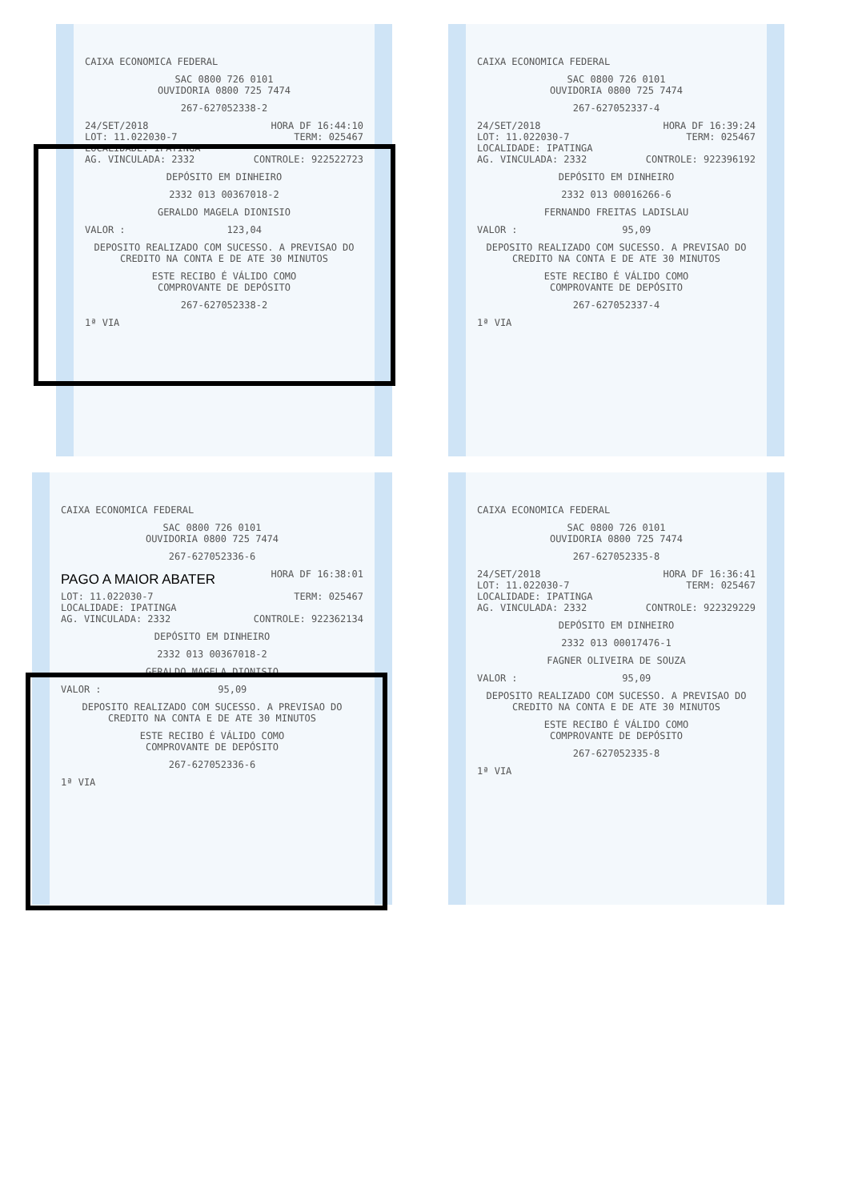CAIXA ECONOMICA FEDERAL
SAC 0800 726 0101
OUVIDORIA 0800 725 7474
267-627052338-2
24/SET/2018 HORA DF 16:44:10
LOT: 11.022030-7 TERM: 025467
LOCALIDADE: IPATINGA
AG. VINCULADA: 2332 CONTROLE: 922522723
DEPÓSITO EM DINHEIRO
2332 013 00367018-2
GERALDO MAGELA DIONISIO
VALOR : 123,04
DEPOSITO REALIZADO COM SUCESSO. A PREVISAO DO CREDITO NA CONTA E DE ATE 30 MINUTOS
ESTE RECIBO É VÁLIDO COMO
COMPROVANTE DE DEPÓSITO
267-627052338-2
1ª VIA
CAIXA ECONOMICA FEDERAL
SAC 0800 726 0101
OUVIDORIA 0800 725 7474
267-627052337-4
24/SET/2018 HORA DF 16:39:24
LOT: 11.022030-7 TERM: 025467
LOCALIDADE: IPATINGA
AG. VINCULADA: 2332 CONTROLE: 922396192
DEPÓSITO EM DINHEIRO
2332 013 00016266-6
FERNANDO FREITAS LADISLAU
VALOR : 95,09
DEPOSITO REALIZADO COM SUCESSO. A PREVISAO DO CREDITO NA CONTA E DE ATE 30 MINUTOS
ESTE RECIBO É VÁLIDO COMO
COMPROVANTE DE DEPÓSITO
267-627052337-4
1ª VIA
CAIXA ECONOMICA FEDERAL
SAC 0800 726 0101
OUVIDORIA 0800 725 7474
267-627052336-6
PAGO A MAIOR ABATER HORA DF 16:38:01
LOT: 11.022030-7 TERM: 025467
LOCALIDADE: IPATINGA
AG. VINCULADA: 2332 CONTROLE: 922362134
DEPÓSITO EM DINHEIRO
2332 013 00367018-2
GERALDO MAGELA DIONISIO
VALOR : 95,09
DEPOSITO REALIZADO COM SUCESSO. A PREVISAO DO CREDITO NA CONTA E DE ATE 30 MINUTOS
ESTE RECIBO É VÁLIDO COMO
COMPROVANTE DE DEPÓSITO
267-627052336-6
1ª VIA
CAIXA ECONOMICA FEDERAL
SAC 0800 726 0101
OUVIDORIA 0800 725 7474
267-627052335-8
24/SET/2018 HORA DF 16:36:41
LOT: 11.022030-7 TERM: 025467
LOCALIDADE: IPATINGA
AG. VINCULADA: 2332 CONTROLE: 922329229
DEPÓSITO EM DINHEIRO
2332 013 00017476-1
FAGNER OLIVEIRA DE SOUZA
VALOR : 95,09
DEPOSITO REALIZADO COM SUCESSO. A PREVISAO DO CREDITO NA CONTA E DE ATE 30 MINUTOS
ESTE RECIBO É VÁLIDO COMO
COMPROVANTE DE DEPÓSITO
267-627052335-8
1ª VIA